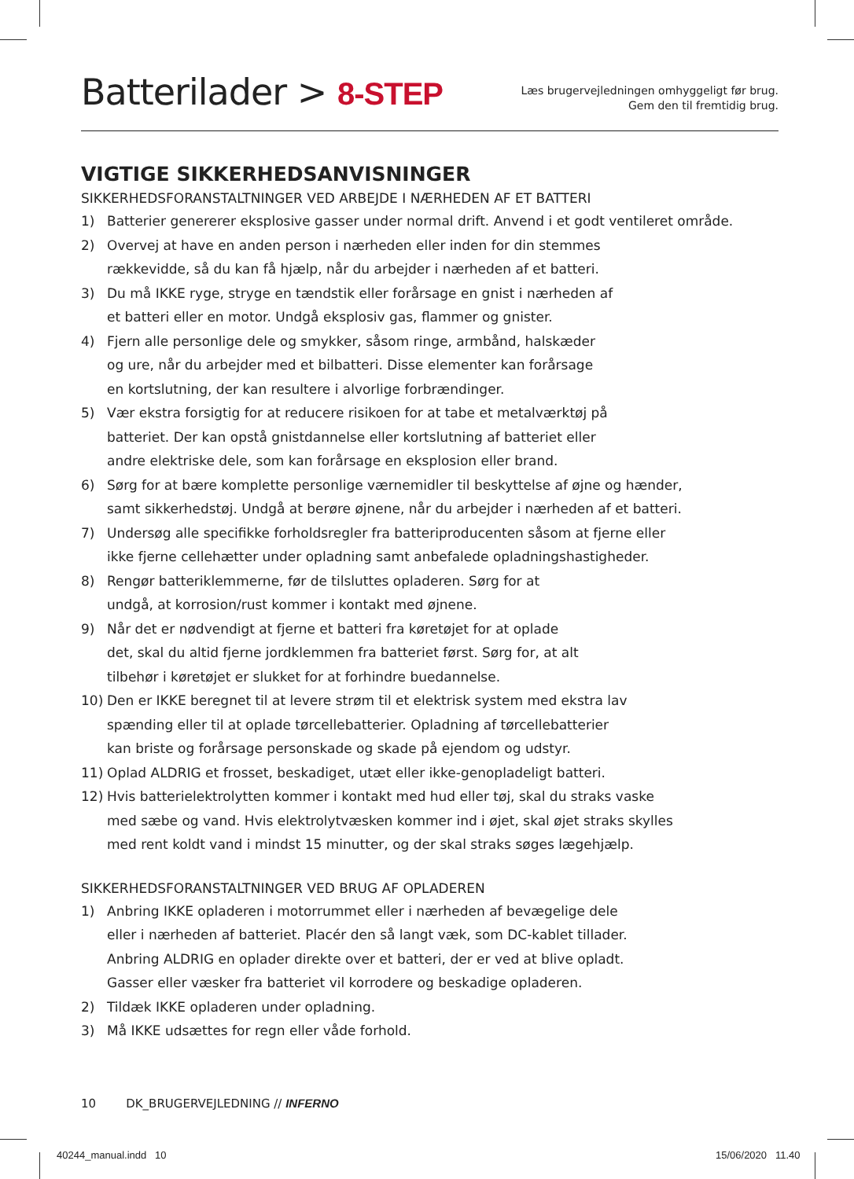Batterilader > 8-STEP
Læs brugervejledningen omhyggeligt før brug.
Gem den til fremtidig brug.
VIGTIGE SIKKERHEDSANVISNINGER
SIKKERHEDSFORANSTALTNINGER VED ARBEJDE I NÆRHEDEN AF ET BATTERI
1) Batterier genererer eksplosive gasser under normal drift. Anvend i et godt ventileret område.
2) Overvej at have en anden person i nærheden eller inden for din stemmes
rækkevidde, så du kan få hjælp, når du arbejder i nærheden af et batteri.
3) Du må IKKE ryge, stryge en tændstik eller forårsage en gnist i nærheden af
et batteri eller en motor. Undgå eksplosiv gas, flammer og gnister.
4) Fjern alle personlige dele og smykker, såsom ringe, armbånd, halskæder
og ure, når du arbejder med et bilbatteri. Disse elementer kan forårsage
en kortslutning, der kan resultere i alvorlige forbrændinger.
5) Vær ekstra forsigtig for at reducere risikoen for at tabe et metalværktøj på
batteriet. Der kan opstå gnistdannelse eller kortslutning af batteriet eller
andre elektriske dele, som kan forårsage en eksplosion eller brand.
6) Sørg for at bære komplette personlige værnemidler til beskyttelse af øjne og hænder,
samt sikkerhedstøj. Undgå at berøre øjnene, når du arbejder i nærheden af et batteri.
7) Undersøg alle specifikke forholdsregler fra batteriproducenten såsom at fjerne eller
ikke fjerne cellehætter under opladning samt anbefalede opladningshastigheder.
8) Rengør batteriklemmerne, før de tilsluttes opladeren. Sørg for at
undgå, at korrosion/rust kommer i kontakt med øjnene.
9) Når det er nødvendigt at fjerne et batteri fra køretøjet for at oplade
det, skal du altid fjerne jordklemmen fra batteriet først. Sørg for, at alt
tilbehør i køretøjet er slukket for at forhindre buedannelse.
10) Den er IKKE beregnet til at levere strøm til et elektrisk system med ekstra lav
spænding eller til at oplade tørcellebatterier. Opladning af tørcellebatterier
kan briste og forårsage personskade og skade på ejendom og udstyr.
11) Oplad ALDRIG et frosset, beskadiget, utæt eller ikke-genopladeligt batteri.
12) Hvis batterielektrolytten kommer i kontakt med hud eller tøj, skal du straks vaske
med sæbe og vand. Hvis elektrolytvæsken kommer ind i øjet, skal øjet straks skylles
med rent koldt vand i mindst 15 minutter, og der skal straks søges lægehjælp.
SIKKERHEDSFORANSTALTNINGER VED BRUG AF OPLADEREN
1) Anbring IKKE opladeren i motorrummet eller i nærheden af bevægelige dele
eller i nærheden af batteriet. Placér den så langt væk, som DC-kablet tillader.
Anbring ALDRIG en oplader direkte over et batteri, der er ved at blive opladt.
Gasser eller væsker fra batteriet vil korrodere og beskadige opladeren.
2) Tildæk IKKE opladeren under opladning.
3) Må IKKE udsættes for regn eller våde forhold.
10 DK_BRUGERVEJLEDNING // INFERNO
40244_manual.indd 10 15/06/2020 11.40